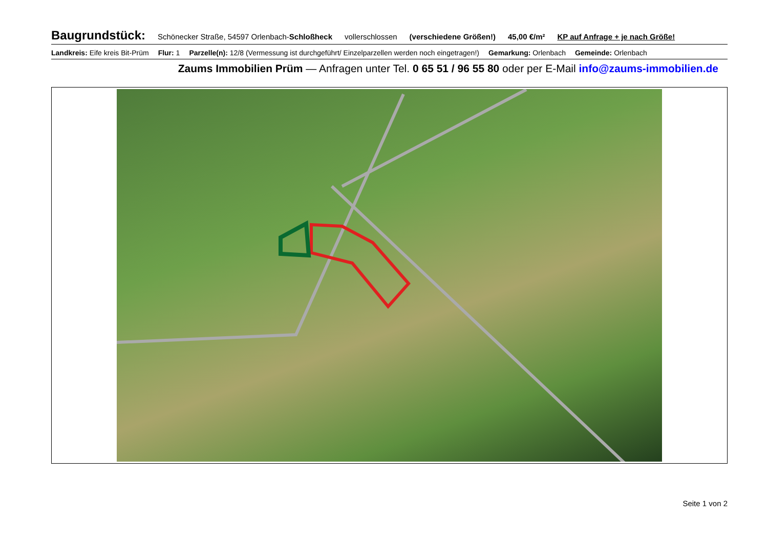Baugrundstück: Schönecker Straße, 54597 Orlenbach-Schloßheck vollerschlossen (verschiedene Größen!) 45,00 €/m² KP auf Anfrage + je nach Größe!
Landkreis: Eife kreis Bit-Prüm Flur: 1 Parzelle(n): 12/8 (Vermessung ist durchgeführt/ Einzelparzellen werden noch eingetragen!) Gemarkung: Orlenbach Gemeinde: Orlenbach
Zaums Immobilien Prüm — Anfragen unter Tel. 0 65 51 / 96 55 80 oder per E-Mail info@zaums-immobilien.de
Seite 1 von 2